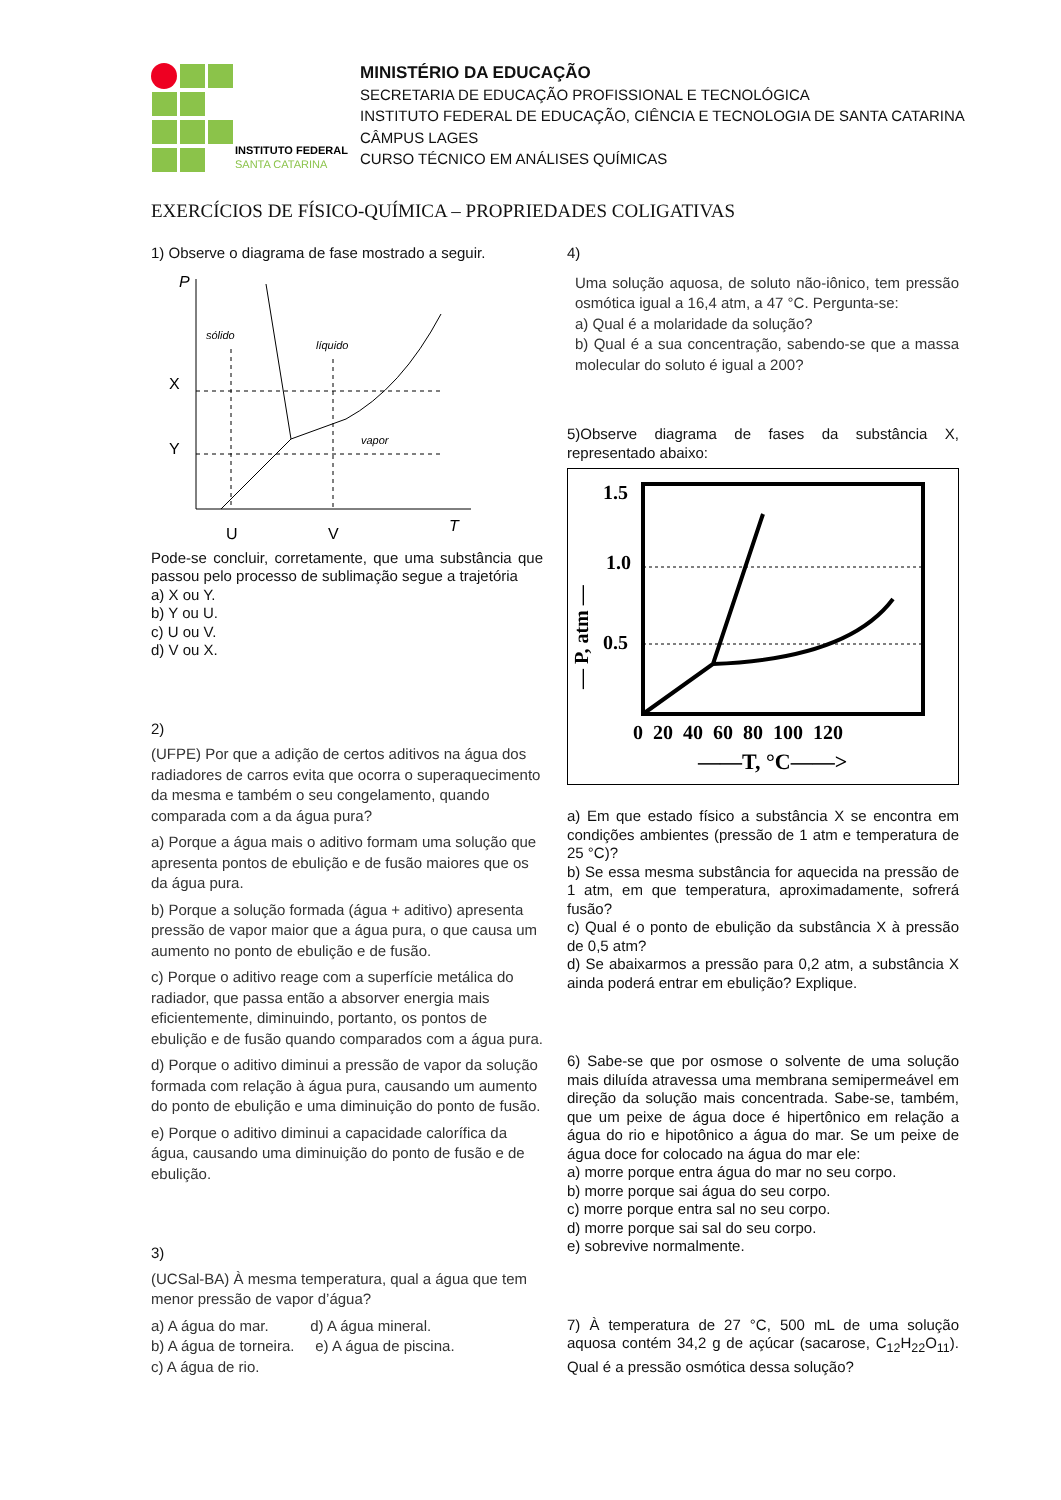INSTITUTO FEDERAL
SANTA CATARINA
MINISTÉRIO DA EDUCAÇÃO
SECRETARIA DE EDUCAÇÃO PROFISSIONAL E TECNOLÓGICA
INSTITUTO FEDERAL DE EDUCAÇÃO, CIÊNCIA E TECNOLOGIA DE SANTA CATARINA
CÂMPUS LAGES
CURSO TÉCNICO EM ANÁLISES QUÍMICAS
EXERCÍCIOS DE FÍSICO-QUÍMICA – PROPRIEDADES COLIGATIVAS
1) Observe o diagrama de fase mostrado a seguir.
P
sólido
líquido
vapor
X
Y
U
V
T
Pode-se concluir, corretamente, que uma substância que passou pelo processo de sublimação segue a trajetória
a) X ou Y.
b) Y ou U.
c) U ou V.
d) V ou X.
2)
(UFPE) Por que a adição de certos aditivos na água dos radiadores de carros evita que ocorra o superaquecimento da mesma e também o seu congelamento, quando comparada com a da água pura?
a) Porque a água mais o aditivo formam uma solução que apresenta pontos de ebulição e de fusão maiores que os da água pura.
b) Porque a solução formada (água + aditivo) apresenta pressão de vapor maior que a água pura, o que causa um aumento no ponto de ebulição e de fusão.
c) Porque o aditivo reage com a superfície metálica do radiador, que passa então a absorver energia mais eficientemente, diminuindo, portanto, os pontos de ebulição e de fusão quando comparados com a água pura.
d) Porque o aditivo diminui a pressão de vapor da solução formada com relação à água pura, causando um aumento do ponto de ebulição e uma diminuição do ponto de fusão.
e) Porque o aditivo diminui a capacidade calorífica da água, causando uma diminuição do ponto de fusão e de ebulição.
3)
(UCSal-BA) À mesma temperatura, qual a água que tem menor pressão de vapor d’água?
a) A água do mar. d) A água mineral.
b) A água de torneira. e) A água de piscina.
c) A água de rio.
4)
Uma solução aquosa, de soluto não-iônico, tem pressão osmótica igual a 16,4 atm, a 47 °C. Pergunta-se:
a) Qual é a molaridade da solução?
b) Qual é a sua concentração, sabendo-se que a massa molecular do soluto é igual a 200?
5)Observe diagrama de fases da substância X, representado abaixo:
1.5
1.0
0.5
— P, atm —
0 20 40 60 80 100 120
——T, °C——>
a) Em que estado físico a substância X se encontra em condições ambientes (pressão de 1 atm e temperatura de 25 °C)?
b) Se essa mesma substância for aquecida na pressão de 1 atm, em que temperatura, aproximadamente, sofrerá fusão?
c) Qual é o ponto de ebulição da substância X à pressão de 0,5 atm?
d) Se abaixarmos a pressão para 0,2 atm, a substância X ainda poderá entrar em ebulição? Explique.
6) Sabe-se que por osmose o solvente de uma solução mais diluída atravessa uma membrana semipermeável em direção da solução mais concentrada. Sabe-se, também, que um peixe de água doce é hipertônico em relação a água do rio e hipotônico a água do mar. Se um peixe de água doce for colocado na água do mar ele:
a) morre porque entra água do mar no seu corpo.
b) morre porque sai água do seu corpo.
c) morre porque entra sal no seu corpo.
d) morre porque sai sal do seu corpo.
e) sobrevive normalmente.
7) À temperatura de 27 °C, 500 mL de uma solução aquosa contém 34,2 g de açúcar (sacarose, C<sub>12</sub>H<sub>22</sub>O<sub>11</sub>). Qual é a pressão osmótica dessa solução?